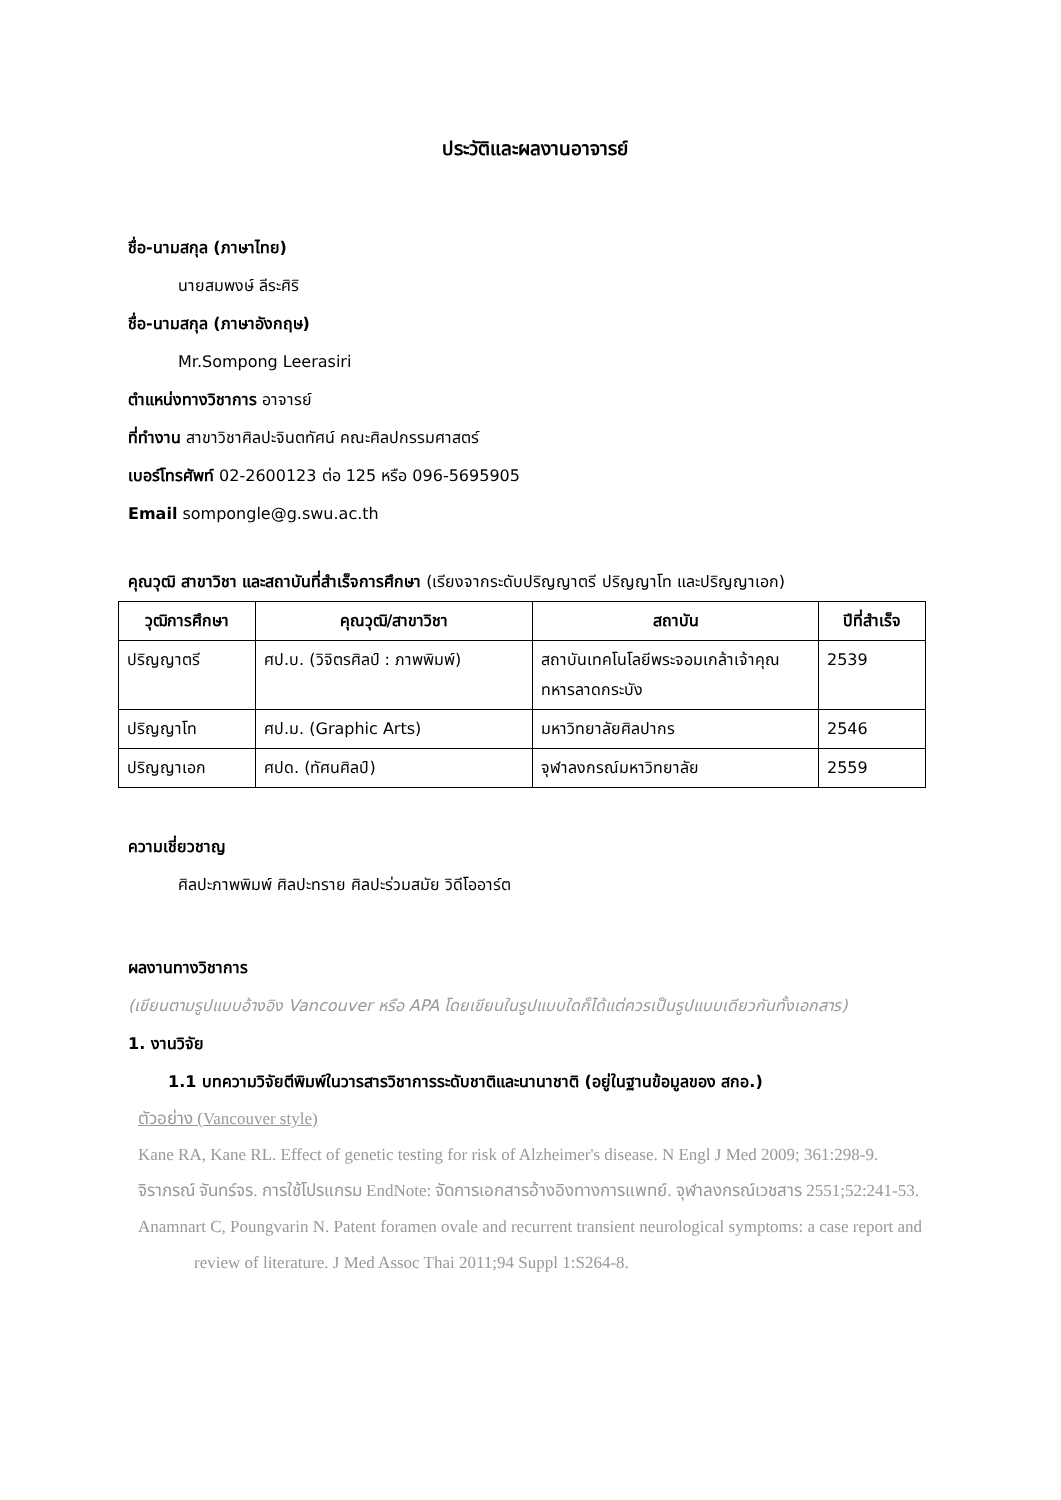ประวัติและผลงานอาจารย์
ชื่อ-นามสกุล (ภาษาไทย)
นายสมพงษ์ ลีระศิริ
ชื่อ-นามสกุล (ภาษาอังกฤษ)
Mr.Sompong Leerasiri
ตำแหน่งทางวิชาการ อาจารย์
ที่ทำงาน สาขาวิชาศิลปะจินตทัศน์ คณะศิลปกรรมศาสตร์
เบอร์โทรศัพท์ 02-2600123 ต่อ 125 หรือ 096-5695905
Email sompongle@g.swu.ac.th
คุณวุฒิ สาขาวิชา และสถาบันที่สำเร็จการศึกษา (เรียงจากระดับปริญญาตรี ปริญญาโท และปริญญาเอก)
| วุฒิการศึกษา | คุณวุฒิ/สาขาวิชา | สถาบัน | ปีที่สำเร็จ |
| --- | --- | --- | --- |
| ปริญญาตรี | ศป.บ. (วิจิตรศิลป์ : ภาพพิมพ์) | สถาบันเทคโนโลยีพระจอมเกล้าเจ้าคุณทหารลาดกระบัง | 2539 |
| ปริญญาโท | ศป.ม. (Graphic Arts) | มหาวิทยาลัยศิลปากร | 2546 |
| ปริญญาเอก | ศปด. (ทัศนศิลป์) | จุฬาลงกรณ์มหาวิทยาลัย | 2559 |
ความเชี่ยวชาญ
ศิลปะภาพพิมพ์ ศิลปะทราย ศิลปะร่วมสมัย วิดีโออาร์ต
ผลงานทางวิชาการ
(เขียนตามรูปแบบอ้างอิง Vancouver หรือ APA โดยเขียนในรูปแบบใดก็ได้แต่ควรเป็นรูปแบบเดียวกันทั้งเอกสาร)
1. งานวิจัย
1.1 บทความวิจัยตีพิมพ์ในวารสารวิชาการระดับชาติและนานาชาติ (อยู่ในฐานข้อมูลของ สกอ.)
ตัวอย่าง (Vancouver style)
Kane RA, Kane RL. Effect of genetic testing for risk of Alzheimer's disease. N Engl J Med 2009; 361:298-9.
จิราภรณ์ จันทร์จร. การใช้โปรแกรม EndNote: จัดการเอกสารอ้างอิงทางการแพทย์. จุฬาลงกรณ์เวชสาร 2551;52:241-53.
Anamnart C, Poungvarin N. Patent foramen ovale and recurrent transient neurological symptoms: a case report and review of literature. J Med Assoc Thai 2011;94 Suppl 1:S264-8.